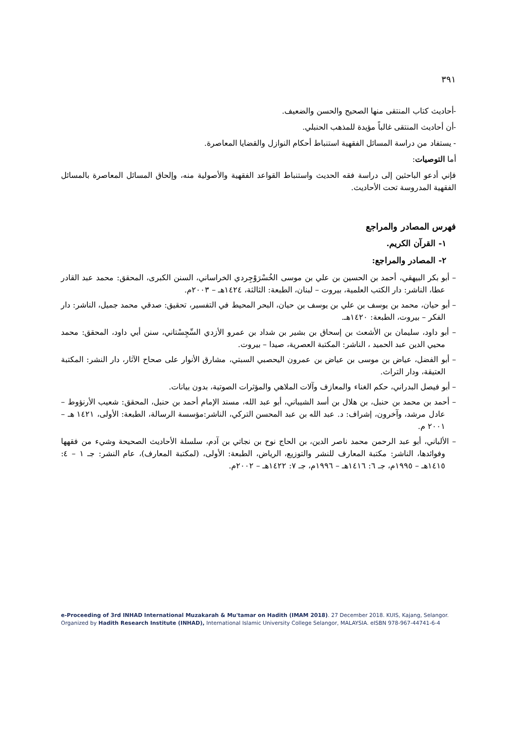٣٩١
-أحاديث كتاب المنتقى منها الصحيح والحسن والضعيف.
-أن أحاديث المنتقى غالباً مؤيدة للمذهب الحنبلي.
- يستفاد من دراسة المسائل الفقهية استنباط أحكام النوازل والقضايا المعاصرة.
أما التوصيات:
فإني أدعو الباحثين إلى دراسة فقه الحديث واستنباط القواعد الفقهية والأصولية منه، وإلحاق المسائل المعاصرة بالمسائل الفقهية المدروسة تحت الأحاديث.
فهرس المصادر والمراجع
١- القرآن الكريم.
٢- المصادر والمراجع:
– أبو بكر البيهقي، أحمد بن الحسين بن علي بن موسى الخُسْرَوْجِردي الخراساني، السنن الكبرى، المحقق: محمد عبد القادر عطا، الناشر: دار الكتب العلمية، بيروت – لبنان، الطبعة: الثالثة، ١٤٢٤هـ – ٢٠٠٣م.
– أبو حيان، محمد بن يوسف بن علي بن يوسف بن حيان، البحر المحيط في التفسير، تحقيق: صدقي محمد جميل، الناشر: دار الفكر – بيروت، الطبعة: ١٤٢٠هـ.
– أبو داود، سليمان بن الأشعث بن إسحاق بن بشير بن شداد بن عمرو الأزدي السِّجِسْتاني، سنن أبي داود، المحقق: محمد محيي الدين عبد الحميد ، الناشر: المكتبة العصرية، صيدا – بيروت.
– أبو الفضل، عياض بن موسى بن عياض بن عمرون اليحصبي السبتي، مشارق الأنوار على صحاح الآثار، دار النشر: المكتبة العتيقة، ودار التراث.
– أبو فيصل البدراني، حكم الغناء والمعازف وآلات الملاهي والمؤثرات الصوتية، بدون بيانات.
– أحمد بن محمد بن حنبل، بن هلال بن أسد الشيباني، أبو عبد الله، مسند الإمام أحمد بن حنبل، المحقق: شعيب الأرنؤوط – عادل مرشد، وآخرون، إشراف: د. عبد الله بن عبد المحسن التركي، الناشر:مؤسسة الرسالة، الطبعة: الأولى، ١٤٢١ هـ – ٢٠٠١ م.
– الألباني، أبو عبد الرحمن محمد ناصر الدين، بن الحاج نوح بن نجاتي بن آدم، سلسلة الأحاديث الصحيحة وشيء من فقهها وفوائدها، الناشر: مكتبة المعارف للنشر والتوزيع، الرياض، الطبعة: الأولى، (لمكتبة المعارف)، عام النشر: جـ ١ – ٤: ١٤١٥هـ – ١٩٩٥م، جـ ٦: ١٤١٦هـ – ١٩٩٦م، جـ ٧: ١٤٢٢هـ – ٢٠٠٢م.
e-Proceeding of 3rd INHAD International Muzakarah & Mu'tamar on Hadith (IMAM 2018). 27 December 2018. KUIS, Kajang, Selangor.
Organized by Hadith Research Institute (INHAD), International Islamic University College Selangor, MALAYSIA. eISBN 978-967-44741-6-4